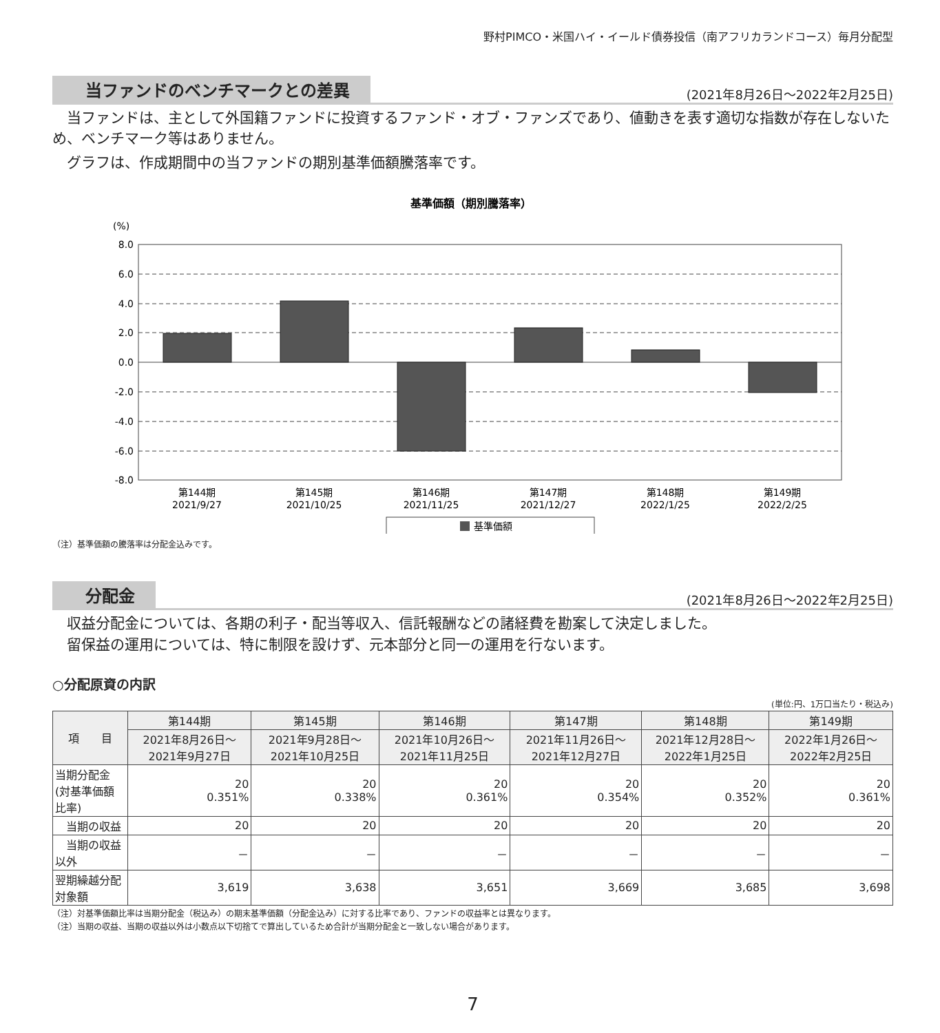野村PIMCO・米国ハイ・イールド債券投信（南アフリカランドコース）毎月分配型
当ファンドのベンチマークとの差異 (2021年8月26日～2022年2月25日)
　当ファンドは、主として外国籍ファンドに投資するファンド・オブ・ファンズであり、値動きを表す適切な指数が存在しないため、ベンチマーク等はありません。
　グラフは、作成期間中の当ファンドの期別基準価額騰落率です。
基準価額（期別騰落率）
(%)
8.0
6.0
4.0
2.0
0.0
-2.0
-4.0
-6.0
-8.0
第144期
2021/9/27
第145期
2021/10/25
第146期
2021/11/25
第147期
2021/12/27
第148期
2022/1/25
第149期
2022/2/25
基準価額
（注）基準価額の騰落率は分配金込みです。
分配金 (2021年8月26日～2022年2月25日)
　収益分配金については、各期の利子・配当等収入、信託報酬などの諸経費を勘案して決定しました。
　留保益の運用については、特に制限を設けず、元本部分と同一の運用を行ないます。
○分配原資の内訳
(単位:円、1万口当たり・税込み)
| 項 目 | 第144期 | 第145期 | 第146期 | 第147期 | 第148期 | 第149期 |
| --- | --- | --- | --- | --- | --- | --- |
| | 2021年8月26日～ 2021年9月27日 | 2021年9月28日～ 2021年10月25日 | 2021年10月26日～ 2021年11月25日 | 2021年11月26日～ 2021年12月27日 | 2021年12月28日～ 2022年1月25日 | 2022年1月26日～ 2022年2月25日 |
| 当期分配金 (対基準価額比率) | 20 0.351% | 20 0.338% | 20 0.361% | 20 0.354% | 20 0.352% | 20 0.361% |
| 当期の収益 | 20 | 20 | 20 | 20 | 20 | 20 |
| 当期の収益以外 | － | － | － | － | － | － |
| 翌期繰越分配対象額 | 3,619 | 3,638 | 3,651 | 3,669 | 3,685 | 3,698 |
（注）対基準価額比率は当期分配金（税込み）の期末基準価額（分配金込み）に対する比率であり、ファンドの収益率とは異なります。
（注）当期の収益、当期の収益以外は小数点以下切捨てで算出しているため合計が当期分配金と一致しない場合があります。
7